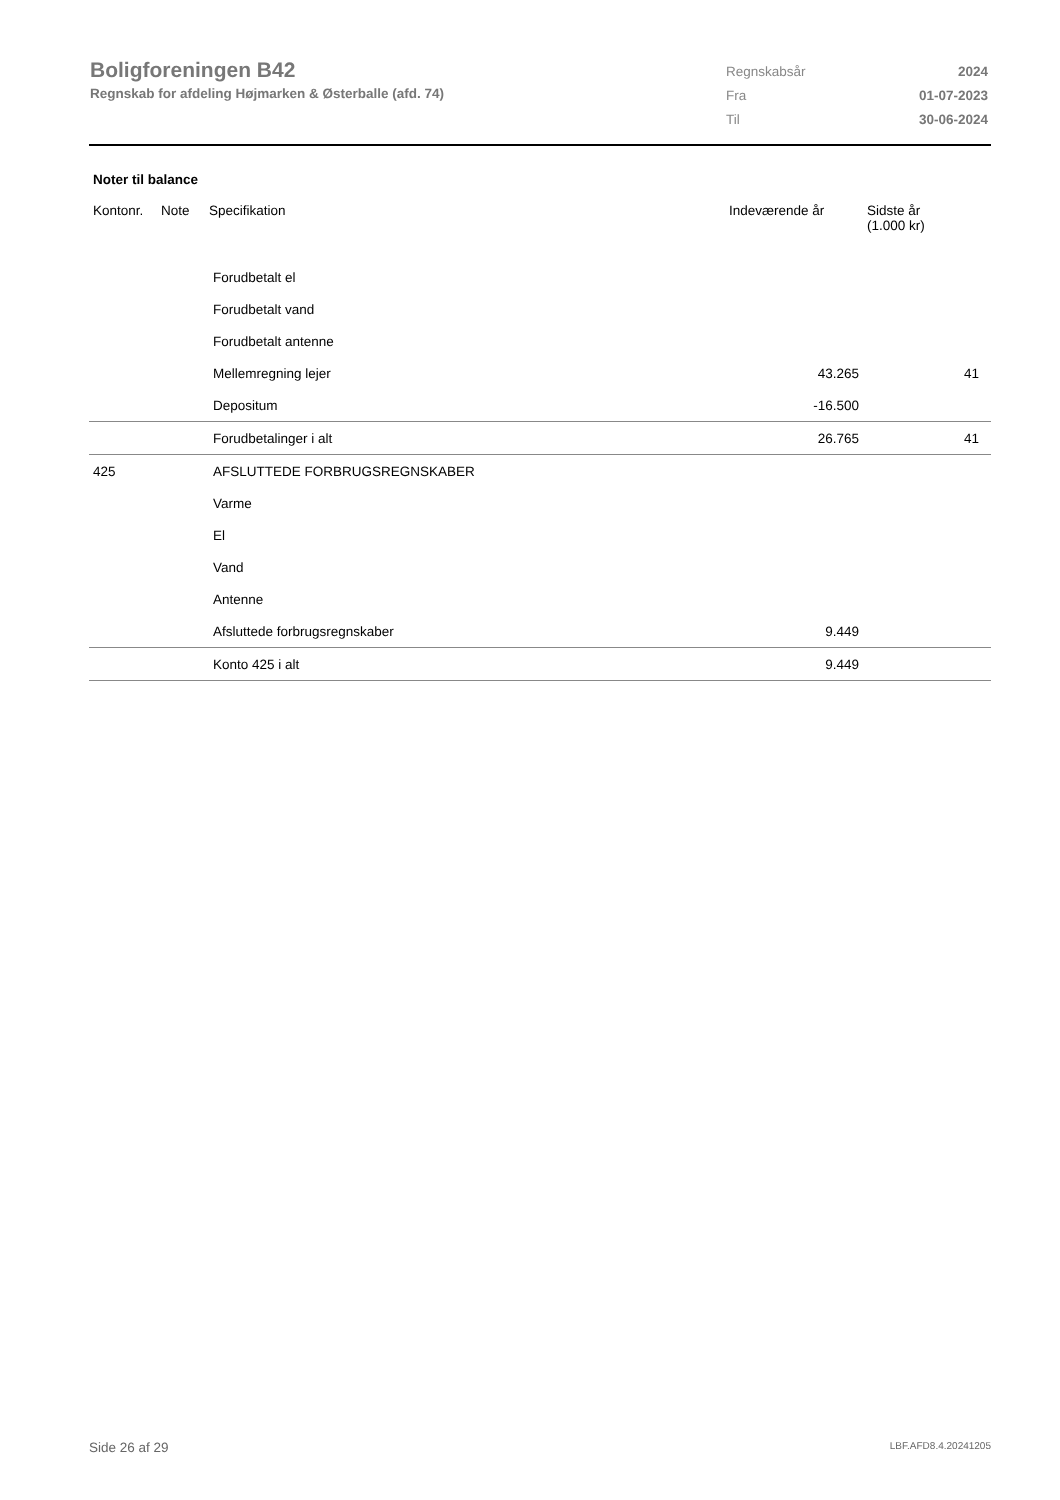Boligforeningen B42
Regnskab for afdeling Højmarken & Østerballe (afd. 74)
| Regnskabsår | 2024 |
| Fra | 01-07-2023 |
| Til | 30-06-2024 |
Noter til balance
| Kontonr. | Note | Specifikation | Indeværende år | Sidste år (1.000 kr) |
| --- | --- | --- | --- | --- |
| | | Forudbetalt el | | |
| | | Forudbetalt vand | | |
| | | Forudbetalt antenne | | |
| | | Mellemregning lejer | 43.265 | 41 |
| | | Depositum | -16.500 | |
| | | Forudbetalinger i alt | 26.765 | 41 |
| 425 | | AFSLUTTEDE FORBRUGSREGNSKABER | | |
| | | Varme | | |
| | | El | | |
| | | Vand | | |
| | | Antenne | | |
| | | Afsluttede forbrugsregnskaber | 9.449 | |
| | | Konto 425 i alt | 9.449 | |
Side 26 af 29 LBF.AFD8.4.20241205